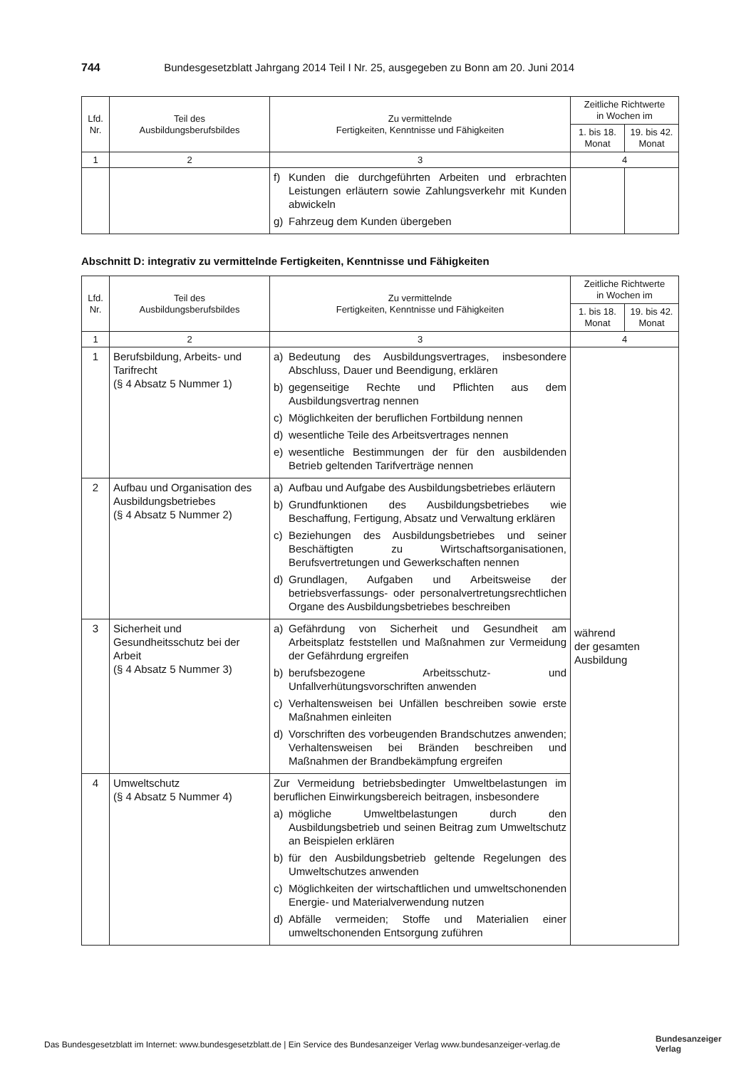744 Bundesgesetzblatt Jahrgang 2014 Teil I Nr. 25, ausgegeben zu Bonn am 20. Juni 2014
| Lfd. Nr. | Teil des Ausbildungsberufsbildes | Zu vermittelnde Fertigkeiten, Kenntnisse und Fähigkeiten | Zeitliche Richtwerte in Wochen im | |
| --- | --- | --- | --- | --- |
| | | | 1. bis 18. Monat | 19. bis 42. Monat |
| 1 | 2 | 3 | 4 | |
| | | f) Kunden die durchgeführten Arbeiten und erbrachten Leistungen erläutern sowie Zahlungsverkehr mit Kunden abwickeln g) Fahrzeug dem Kunden übergeben | | |
Abschnitt D: integrativ zu vermittelnde Fertigkeiten, Kenntnisse und Fähigkeiten
| Lfd. Nr. | Teil des Ausbildungsberufsbildes | Zu vermittelnde Fertigkeiten, Kenntnisse und Fähigkeiten | Zeitliche Richtwerte in Wochen im | |
| --- | --- | --- | --- | --- |
| | | | 1. bis 18. Monat | 19. bis 42. Monat |
| 1 | 2 | 3 | 4 | |
| 1 | Berufsbildung, Arbeits- und Tarifrecht (§ 4 Absatz 5 Nummer 1) | a) Bedeutung des Ausbildungsvertrages, insbesondere Abschluss, Dauer und Beendigung, erklären b) gegenseitige Rechte und Pflichten aus dem Ausbildungsvertrag nennen c) Möglichkeiten der beruflichen Fortbildung nennen d) wesentliche Teile des Arbeitsvertrages nennen e) wesentliche Bestimmungen der für den ausbildenden Betrieb geltenden Tarifverträge nennen | während der gesamten Ausbildung | |
| 2 | Aufbau und Organisation des Ausbildungsbetriebes (§ 4 Absatz 5 Nummer 2) | a) Aufbau und Aufgabe des Ausbildungsbetriebes erläutern b) Grundfunktionen des Ausbildungsbetriebes wie Beschaffung, Fertigung, Absatz und Verwaltung erklären c) Beziehungen des Ausbildungsbetriebes und seiner Beschäftigten zu Wirtschaftsorganisationen, Berufsvertretungen und Gewerkschaften nennen d) Grundlagen, Aufgaben und Arbeitsweise der betriebsverfassungs- oder personalvertretungsrechtlichen Organe des Ausbildungsbetriebes beschreiben | | |
| 3 | Sicherheit und Gesundheitsschutz bei der Arbeit (§ 4 Absatz 5 Nummer 3) | a) Gefährdung von Sicherheit und Gesundheit am Arbeitsplatz feststellen und Maßnahmen zur Vermeidung der Gefährdung ergreifen b) berufsbezogene Arbeitsschutz- und Unfallverhütungsvorschriften anwenden c) Verhaltensweisen bei Unfällen beschreiben sowie erste Maßnahmen einleiten d) Vorschriften des vorbeugenden Brandschutzes anwenden; Verhaltensweisen bei Bränden beschreiben und Maßnahmen der Brandbekämpfung ergreifen | | |
| 4 | Umweltschutz (§ 4 Absatz 5 Nummer 4) | Zur Vermeidung betriebsbedingter Umweltbelastungen im beruflichen Einwirkungsbereich beitragen, insbesondere a) mögliche Umweltbelastungen durch den Ausbildungsbetrieb und seinen Beitrag zum Umweltschutz an Beispielen erklären b) für den Ausbildungsbetrieb geltende Regelungen des Umweltschutzes anwenden c) Möglichkeiten der wirtschaftlichen und umweltschonenden Energie- und Materialverwendung nutzen d) Abfälle vermeiden; Stoffe und Materialien einer umweltschonenden Entsorgung zuführen | | |
Das Bundesgesetzblatt im Internet: www.bundesgesetzblatt.de | Ein Service des Bundesanzeiger Verlag www.bundesanzeiger-verlag.de
Bundesanzeiger
Verlag